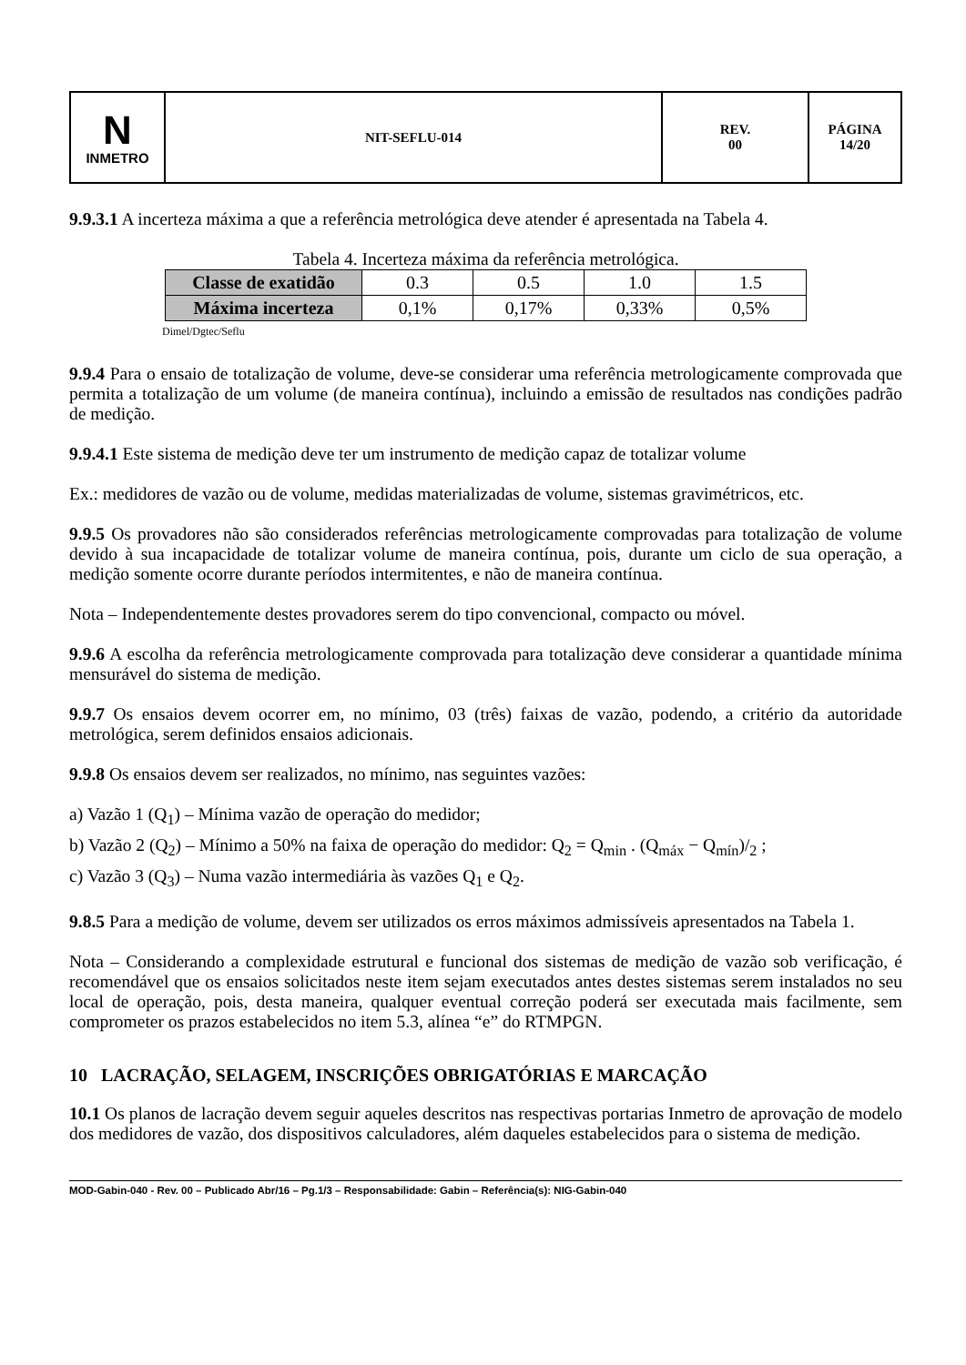| N INMETRO | NIT-SEFLU-014 | REV. 00 | PÁGINA 14/20 |
9.9.3.1 A incerteza máxima a que a referência metrológica deve atender é apresentada na Tabela 4.
Tabela 4. Incerteza máxima da referência metrológica.
| Classe de exatidão | 0.3 | 0.5 | 1.0 | 1.5 |
| Máxima incerteza | 0,1% | 0,17% | 0,33% | 0,5% |
Dimel/Dgtec/Seflu
9.9.4 Para o ensaio de totalização de volume, deve-se considerar uma referência metrologicamente comprovada que permita a totalização de um volume (de maneira contínua), incluindo a emissão de resultados nas condições padrão de medição.
9.9.4.1 Este sistema de medição deve ter um instrumento de medição capaz de totalizar volume
Ex.: medidores de vazão ou de volume, medidas materializadas de volume, sistemas gravimétricos, etc.
9.9.5 Os provadores não são considerados referências metrologicamente comprovadas para totalização de volume devido à sua incapacidade de totalizar volume de maneira contínua, pois, durante um ciclo de sua operação, a medição somente ocorre durante períodos intermitentes, e não de maneira contínua.
Nota – Independentemente destes provadores serem do tipo convencional, compacto ou móvel.
9.9.6 A escolha da referência metrologicamente comprovada para totalização deve considerar a quantidade mínima mensurável do sistema de medição.
9.9.7 Os ensaios devem ocorrer em, no mínimo, 03 (três) faixas de vazão, podendo, a critério da autoridade metrológica, serem definidos ensaios adicionais.
9.9.8 Os ensaios devem ser realizados, no mínimo, nas seguintes vazões:
a) Vazão 1 (Q<sub>1</sub>) – Mínima vazão de operação do medidor;
b) Vazão 2 (Q<sub>2</sub>) – Mínimo a 50% na faixa de operação do medidor: Q<sub>2</sub> = Q<sub>min</sub> . (Q<sub>máx</sub> − Q<sub>mín</sub>)/<sub>2</sub> ;
c) Vazão 3 (Q<sub>3</sub>) – Numa vazão intermediária às vazões Q<sub>1</sub> e Q<sub>2</sub>.
9.8.5 Para a medição de volume, devem ser utilizados os erros máximos admissíveis apresentados na Tabela 1.
Nota – Considerando a complexidade estrutural e funcional dos sistemas de medição de vazão sob verificação, é recomendável que os ensaios solicitados neste item sejam executados antes destes sistemas serem instalados no seu local de operação, pois, desta maneira, qualquer eventual correção poderá ser executada mais facilmente, sem comprometer os prazos estabelecidos no item 5.3, alínea “e” do RTMPGN.
10 LACRAÇÃO, SELAGEM, INSCRIÇÕES OBRIGATÓRIAS E MARCAÇÃO
10.1 Os planos de lacração devem seguir aqueles descritos nas respectivas portarias Inmetro de aprovação de modelo dos medidores de vazão, dos dispositivos calculadores, além daqueles estabelecidos para o sistema de medição.
MOD-Gabin-040 - Rev. 00 – Publicado Abr/16 – Pg.1/3 – Responsabilidade: Gabin – Referência(s): NIG-Gabin-040